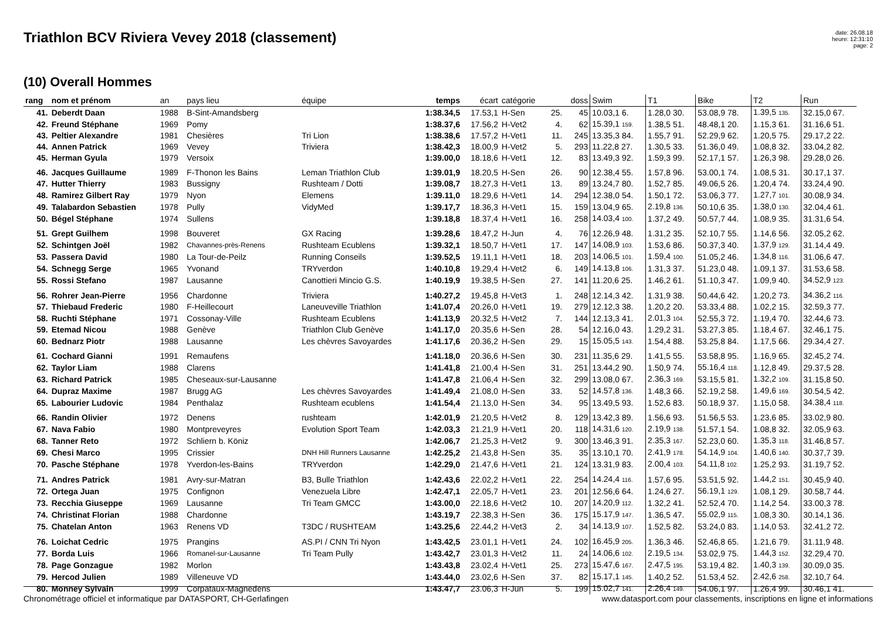Triathlon BCV Riviera Vevey 2018 (classement)
date: 26.08.18
heure: 12:31:10
page: 2
(10) Overall Hommes
| rang | nom et prénom | an | pays lieu | équipe | temps | écart | catégorie | | doss | Swim | T1 | Bike | T2 | Run |
| --- | --- | --- | --- | --- | --- | --- | --- | --- | --- | --- | --- | --- | --- | --- |
| 41. | Deberdt Daan | 1988 | B-Sint-Amandsberg | | 1:38.34,5 | 17.53,1 | H-Sen | 25. | 45 | 10.03,1 6. | 1.28,0 30. | 53.08,9 78. | 1.39,5 135. | 32.15,0 67. |
| 42. | Freund Stéphane | 1969 | Pomy | | 1:38.37,6 | 17.56,2 | H-Vet2 | 4. | 62 | 15.39,1 159. | 1.38,5 51. | 48.48,1 20. | 1.15,3 61. | 31.16,6 51. |
| 43. | Peltier Alexandre | 1981 | Chesières | Tri Lion | 1:38.38,6 | 17.57,2 | H-Vet1 | 11. | 245 | 13.35,3 84. | 1.55,7 91. | 52.29,9 62. | 1.20,5 75. | 29.17,2 22. |
| 44. | Annen Patrick | 1969 | Vevey | Triviera | 1:38.42,3 | 18.00,9 | H-Vet2 | 5. | 293 | 11.22,8 27. | 1.30,5 33. | 51.36,0 49. | 1.08,8 32. | 33.04,2 82. |
| 45. | Herman Gyula | 1979 | Versoix | | 1:39.00,0 | 18.18,6 | H-Vet1 | 12. | 83 | 13.49,3 92. | 1.59,3 99. | 52.17,1 57. | 1.26,3 98. | 29.28,0 26. |
| 46. | Jacques Guillaume | 1989 | F-Thonon les Bains | Leman Triathlon Club | 1:39.01,9 | 18.20,5 | H-Sen | 26. | 90 | 12.38,4 55. | 1.57,8 96. | 53.00,1 74. | 1.08,5 31. | 30.17,1 37. |
| 47. | Hutter Thierry | 1983 | Bussigny | Rushteam / Dotti | 1:39.08,7 | 18.27,3 | H-Vet1 | 13. | 89 | 13.24,7 80. | 1.52,7 85. | 49.06,5 26. | 1.20,4 74. | 33.24,4 90. |
| 48. | Ramirez Gilbert Ray | 1979 | Nyon | Elemens | 1:39.11,0 | 18.29,6 | H-Vet1 | 14. | 294 | 12.38,0 54. | 1.50,1 72. | 53.06,3 77. | 1.27,7 101. | 30.08,9 34. |
| 49. | Talabardon Sebastien | 1978 | Pully | VidyMed | 1:39.17,7 | 18.36,3 | H-Vet1 | 15. | 159 | 13.04,9 65. | 2.19,8 136. | 50.10,6 35. | 1.38,0 130. | 32.04,4 61. |
| 50. | Bégel Stéphane | 1974 | Sullens | | 1:39.18,8 | 18.37,4 | H-Vet1 | 16. | 258 | 14.03,4 100. | 1.37,2 49. | 50.57,7 44. | 1.08,9 35. | 31.31,6 54. |
| 51. | Grept Guilhem | 1998 | Bouveret | GX Racing | 1:39.28,6 | 18.47,2 | H-Jun | 4. | 76 | 12.26,9 48. | 1.31,2 35. | 52.10,7 55. | 1.14,6 56. | 32.05,2 62. |
| 52. | Schintgen Joël | 1982 | Chavannes-près-Renens | Rushteam Ecublens | 1:39.32,1 | 18.50,7 | H-Vet1 | 17. | 147 | 14.08,9 103. | 1.53,6 86. | 50.37,3 40. | 1.37,9 129. | 31.14,4 49. |
| 53. | Passera David | 1980 | La Tour-de-Peilz | Running Conseils | 1:39.52,5 | 19.11,1 | H-Vet1 | 18. | 203 | 14.06,5 101. | 1.59,4 100. | 51.05,2 46. | 1.34,8 116. | 31.06,6 47. |
| 54. | Schnegg Serge | 1965 | Yvonand | TRYverdon | 1:40.10,8 | 19.29,4 | H-Vet2 | 6. | 149 | 14.13,8 106. | 1.31,3 37. | 51.23,0 48. | 1.09,1 37. | 31.53,6 58. |
| 55. | Rossi Stefano | 1987 | Lausanne | Canottieri Mincio G.S. | 1:40.19,9 | 19.38,5 | H-Sen | 27. | 141 | 11.20,6 25. | 1.46,2 61. | 51.10,3 47. | 1.09,9 40. | 34.52,9 123. |
| 56. | Rohrer Jean-Pierre | 1956 | Chardonne | Triviera | 1:40.27,2 | 19.45,8 | H-Vet3 | 1. | 248 | 12.14,3 42. | 1.31,9 38. | 50.44,6 42. | 1.20,2 73. | 34.36,2 116. |
| 57. | Thiebaud Frederic | 1980 | F-Heillecourt | Laneuveville Triathlon | 1:41.07,4 | 20.26,0 | H-Vet1 | 19. | 279 | 12.12,3 38. | 1.20,2 20. | 53.33,4 88. | 1.02,2 15. | 32.59,3 77. |
| 58. | Ruchti Stéphane | 1971 | Cossonay-Ville | Rushteam Ecublens | 1:41.13,9 | 20.32,5 | H-Vet2 | 7. | 144 | 12.13,3 41. | 2.01,3 104. | 52.55,3 72. | 1.19,4 70. | 32.44,6 73. |
| 59. | Etemad Nicou | 1988 | Genève | Triathlon Club Genève | 1:41.17,0 | 20.35,6 | H-Sen | 28. | 54 | 12.16,0 43. | 1.29,2 31. | 53.27,3 85. | 1.18,4 67. | 32.46,1 75. |
| 60. | Bednarz Piotr | 1988 | Lausanne | Les chèvres Savoyardes | 1:41.17,6 | 20.36,2 | H-Sen | 29. | 15 | 15.05,5 143. | 1.54,4 88. | 53.25,8 84. | 1.17,5 66. | 29.34,4 27. |
| 61. | Cochard Gianni | 1991 | Remaufens | | 1:41.18,0 | 20.36,6 | H-Sen | 30. | 231 | 11.35,6 29. | 1.41,5 55. | 53.58,8 95. | 1.16,9 65. | 32.45,2 74. |
| 62. | Taylor Liam | 1988 | Clarens | | 1:41.41,8 | 21.00,4 | H-Sen | 31. | 251 | 13.44,2 90. | 1.50,9 74. | 55.16,4 118. | 1.12,8 49. | 29.37,5 28. |
| 63. | Richard Patrick | 1985 | Cheseaux-sur-Lausanne | | 1:41.47,8 | 21.06,4 | H-Sen | 32. | 299 | 13.08,0 67. | 2.36,3 169. | 53.15,5 81. | 1.32,2 109. | 31.15,8 50. |
| 64. | Dupraz Maxime | 1987 | Brugg AG | Les chèvres Savoyardes | 1:41.49,4 | 21.08,0 | H-Sen | 33. | 52 | 14.57,8 136. | 1.48,3 66. | 52.19,2 58. | 1.49,6 169. | 30.54,5 42. |
| 65. | Labourier Ludovic | 1984 | Penthalaz | Rushteam ecublens | 1:41.54,4 | 21.13,0 | H-Sen | 34. | 95 | 13.49,5 93. | 1.52,6 83. | 50.18,9 37. | 1.15,0 58. | 34.38,4 118. |
| 66. | Randin Olivier | 1972 | Denens | rushteam | 1:42.01,9 | 21.20,5 | H-Vet2 | 8. | 129 | 13.42,3 89. | 1.56,6 93. | 51.56,5 53. | 1.23,6 85. | 33.02,9 80. |
| 67. | Nava Fabio | 1980 | Montpreveyres | Evolution Sport Team | 1:42.03,3 | 21.21,9 | H-Vet1 | 20. | 118 | 14.31,6 120. | 2.19,9 138. | 51.57,1 54. | 1.08,8 32. | 32.05,9 63. |
| 68. | Tanner Reto | 1972 | Schliern b. Köniz | | 1:42.06,7 | 21.25,3 | H-Vet2 | 9. | 300 | 13.46,3 91. | 2.35,3 167. | 52.23,0 60. | 1.35,3 118. | 31.46,8 57. |
| 69. | Chesi Marco | 1995 | Crissier | DNH Hill Runners Lausanne | 1:42.25,2 | 21.43,8 | H-Sen | 35. | 35 | 13.10,1 70. | 2.41,9 178. | 54.14,9 104. | 1.40,6 140. | 30.37,7 39. |
| 70. | Pasche Stéphane | 1978 | Yverdon-les-Bains | TRYverdon | 1:42.29,0 | 21.47,6 | H-Vet1 | 21. | 124 | 13.31,9 83. | 2.00,4 103. | 54.11,8 102. | 1.25,2 93. | 31.19,7 52. |
| 71. | Andres Patrick | 1981 | Avry-sur-Matran | B3, Bulle Triathlon | 1:42.43,6 | 22.02,2 | H-Vet1 | 22. | 254 | 14.24,4 116. | 1.57,6 95. | 53.51,5 92. | 1.44,2 151. | 30.45,9 40. |
| 72. | Ortega Juan | 1975 | Confignon | Venezuela Libre | 1:42.47,1 | 22.05,7 | H-Vet1 | 23. | 201 | 12.56,6 64. | 1.24,6 27. | 56.19,1 129. | 1.08,1 29. | 30.58,7 44. |
| 73. | Recchia Giuseppe | 1969 | Lausanne | Tri Team GMCC | 1:43.00,0 | 22.18,6 | H-Vet2 | 10. | 207 | 14.20,9 112. | 1.32,2 41. | 52.52,4 70. | 1.14,2 54. | 33.00,3 78. |
| 74. | Christinat Florian | 1988 | Chardonne | | 1:43.19,7 | 22.38,3 | H-Sen | 36. | 175 | 15.17,9 147. | 1.36,5 47. | 55.02,9 115. | 1.08,3 30. | 30.14,1 36. |
| 75. | Chatelan Anton | 1963 | Renens VD | T3DC / RUSHTEAM | 1:43.25,6 | 22.44,2 | H-Vet3 | 2. | 34 | 14.13,9 107. | 1.52,5 82. | 53.24,0 83. | 1.14,0 53. | 32.41,2 72. |
| 76. | Loichat Cedric | 1975 | Prangins | AS.PI / CNN Tri Nyon | 1:43.42,5 | 23.01,1 | H-Vet1 | 24. | 102 | 16.45,9 205. | 1.36,3 46. | 52.46,8 65. | 1.21,6 79. | 31.11,9 48. |
| 77. | Borda Luis | 1966 | Romanel-sur-Lausanne | Tri Team Pully | 1:43.42,7 | 23.01,3 | H-Vet2 | 11. | 24 | 14.06,6 102. | 2.19,5 134. | 53.02,9 75. | 1.44,3 152. | 32.29,4 70. |
| 78. | Page Gonzague | 1982 | Morlon | | 1:43.43,8 | 23.02,4 | H-Vet1 | 25. | 273 | 15.47,6 167. | 2.47,5 195. | 53.19,4 82. | 1.40,3 139. | 30.09,0 35. |
| 79. | Hercod Julien | 1989 | Villeneuve VD | | 1:43.44,0 | 23.02,6 | H-Sen | 37. | 82 | 15.17,1 145. | 1.40,2 52. | 51.53,4 52. | 2.42,6 258. | 32.10,7 64. |
| 80. | Monney Sylvain | 1999 | Corpataux-Magnedens | | 1:43.47,7 | 23.06,3 | H-Jun | 5. | 199 | 15.02,7 141. | 2.26,4 149. | 54.06,1 97. | 1.26,4 99. | 30.46,1 41. |
Chronométrage officiel et informatique par DATASPORT, CH-Gerlafingen www.datasport.com pour classements, inscriptions en ligne et informations